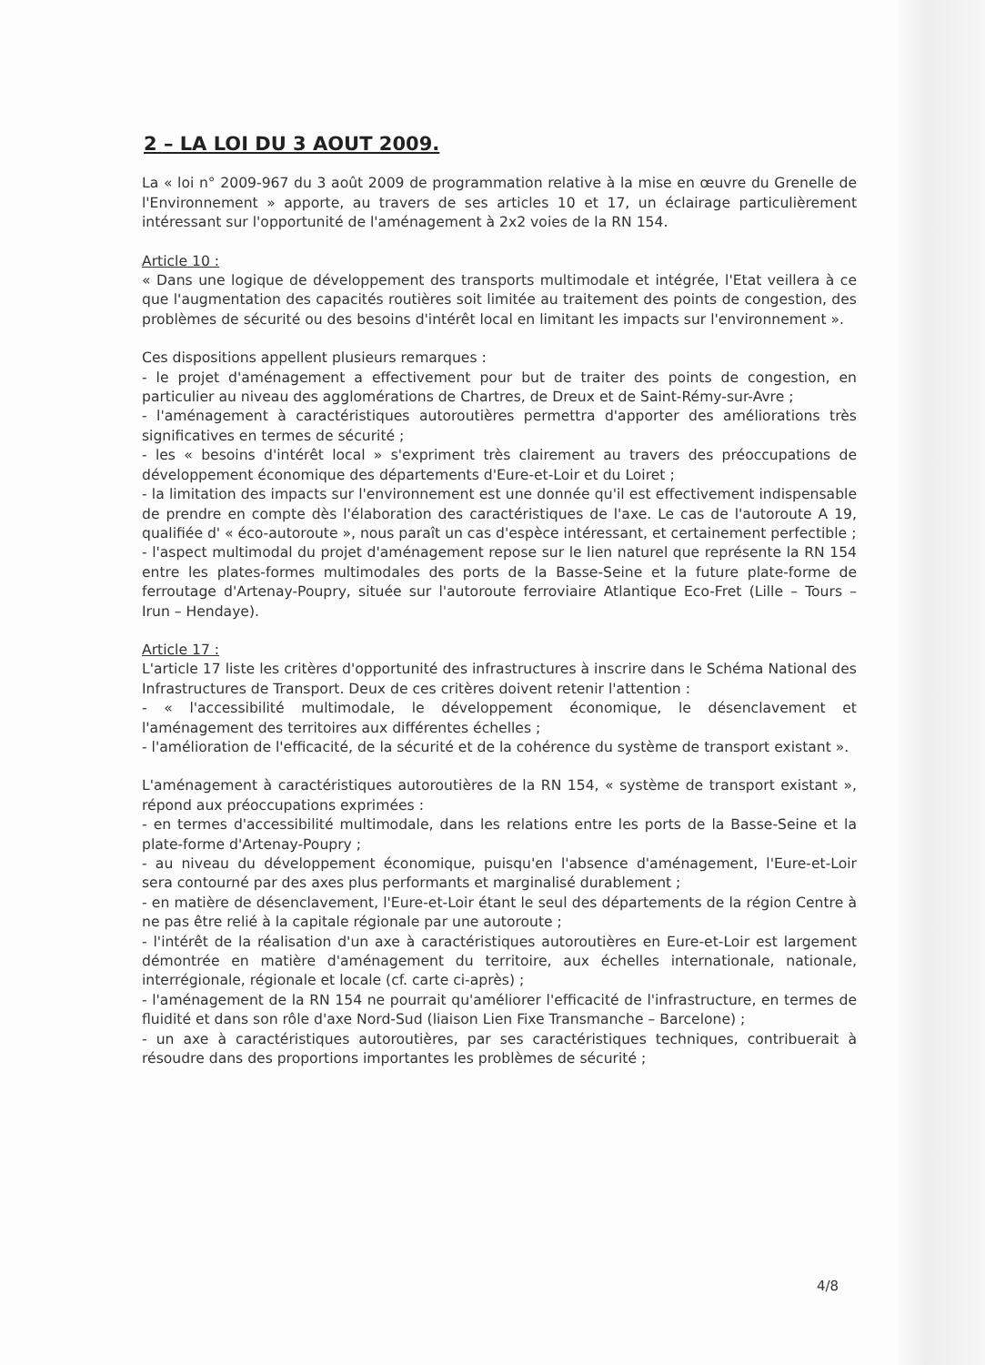2 – LA LOI DU 3 AOUT 2009.
La « loi n° 2009-967 du 3 août 2009 de programmation relative à la mise en œuvre du Grenelle de l'Environnement » apporte, au travers de ses articles 10 et 17, un éclairage particulièrement intéressant sur l'opportunité de l'aménagement à 2x2 voies de la RN 154.
Article 10 :
« Dans une logique de développement des transports multimodale et intégrée, l'Etat veillera à ce que l'augmentation des capacités routières soit limitée au traitement des points de congestion, des problèmes de sécurité ou des besoins d'intérêt local en limitant les impacts sur l'environnement ».
Ces dispositions appellent plusieurs remarques :
- le projet d'aménagement a effectivement pour but de traiter des points de congestion, en particulier au niveau des agglomérations de Chartres, de Dreux et de Saint-Rémy-sur-Avre ;
- l'aménagement à caractéristiques autoroutières permettra d'apporter des améliorations très significatives en termes de sécurité ;
- les « besoins d'intérêt local » s'expriment très clairement au travers des préoccupations de développement économique des départements d'Eure-et-Loir et du Loiret ;
- la limitation des impacts sur l'environnement est une donnée qu'il est effectivement indispensable de prendre en compte dès l'élaboration des caractéristiques de l'axe. Le cas de l'autoroute A 19, qualifiée d' « éco-autoroute », nous paraît un cas d'espèce intéressant, et certainement perfectible ;
- l'aspect multimodal du projet d'aménagement repose sur le lien naturel que représente la RN 154 entre les plates-formes multimodales des ports de la Basse-Seine et la future plate-forme de ferroutage d'Artenay-Poupry, située sur l'autoroute ferroviaire Atlantique Eco-Fret (Lille – Tours – Irun – Hendaye).
Article 17 :
L'article 17 liste les critères d'opportunité des infrastructures à inscrire dans le Schéma National des Infrastructures de Transport. Deux de ces critères doivent retenir l'attention :
- « l'accessibilité multimodale, le développement économique, le désenclavement et l'aménagement des territoires aux différentes échelles ;
- l'amélioration de l'efficacité, de la sécurité et de la cohérence du système de transport existant ».
L'aménagement à caractéristiques autoroutières de la RN 154, « système de transport existant », répond aux préoccupations exprimées :
- en termes d'accessibilité multimodale, dans les relations entre les ports de la Basse-Seine et la plate-forme d'Artenay-Poupry ;
- au niveau du développement économique, puisqu'en l'absence d'aménagement, l'Eure-et-Loir sera contourné par des axes plus performants et marginalisé durablement ;
- en matière de désenclavement, l'Eure-et-Loir étant le seul des départements de la région Centre à ne pas être relié à la capitale régionale par une autoroute ;
- l'intérêt de la réalisation d'un axe à caractéristiques autoroutières en Eure-et-Loir est largement démontrée en matière d'aménagement du territoire, aux échelles internationale, nationale, interrégionale, régionale et locale (cf. carte ci-après) ;
- l'aménagement de la RN 154 ne pourrait qu'améliorer l'efficacité de l'infrastructure, en termes de fluidité et dans son rôle d'axe Nord-Sud (liaison Lien Fixe Transmanche – Barcelone) ;
- un axe à caractéristiques autoroutières, par ses caractéristiques techniques, contribuerait à résoudre dans des proportions importantes les problèmes de sécurité ;
4/8